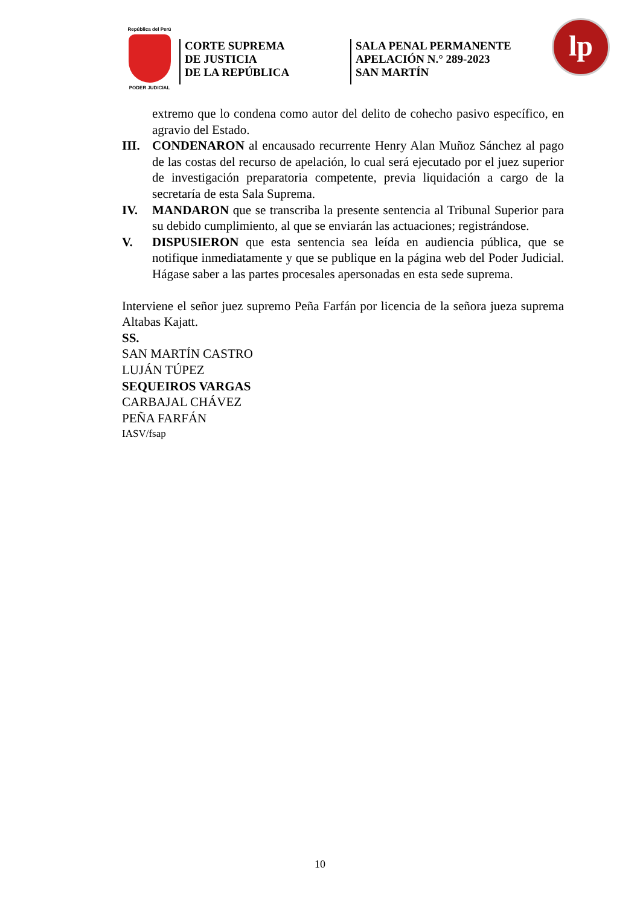República del Perú
PODER JUDICIAL
CORTE SUPREMA
DE JUSTICIA
DE LA REPÚBLICA
SALA PENAL PERMANENTE
APELACIÓN N.° 289-2023
SAN MARTÍN
lp
extremo que lo condena como autor del delito de cohecho pasivo específico, en agravio del Estado.
III.
CONDENARON al encausado recurrente Henry Alan Muñoz Sánchez al pago de las costas del recurso de apelación, lo cual será ejecutado por el juez superior de investigación preparatoria competente, previa liquidación a cargo de la secretaría de esta Sala Suprema.
IV. MANDARON que se transcriba la presente sentencia al Tribunal Superior para su debido cumplimiento, al que se enviarán las actuaciones; registrándose.
V. DISPUSIERON que esta sentencia sea leída en audiencia pública, que se notifique inmediatamente y que se publique en la página web del Poder Judicial. Hágase saber a las partes procesales apersonadas en esta sede suprema.
Interviene el señor juez supremo Peña Farfán por licencia de la señora jueza suprema Altabas Kajatt.
SS.
SAN MARTÍN CASTRO
LUJÁN TÚPEZ
SEQUEIROS VARGAS
CARBAJAL CHÁVEZ
PEÑA FARFÁN
IASV/fsap
10